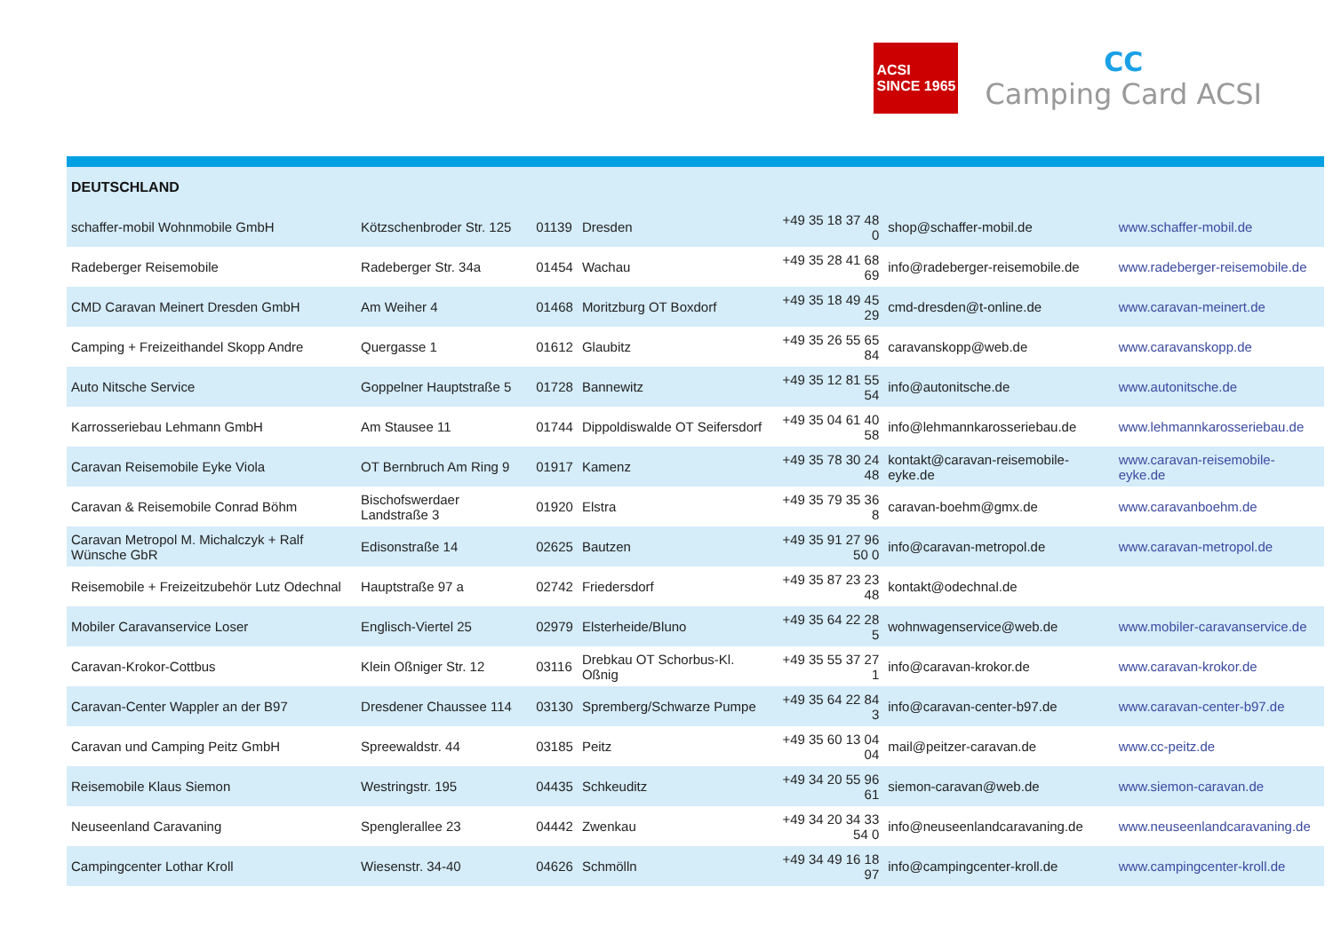ACSI
SINCE 1965
CC
Camping Card ACSI
| DEUTSCHLAND | | | | | | |
| --- | --- | --- | --- | --- | --- | --- |
| schaffer-mobil Wohnmobile GmbH | Kötzschenbroder Str. 125 | 01139 | Dresden | +49 35 18 37 48 0 | shop@schaffer-mobil.de | www.schaffer-mobil.de |
| Radeberger Reisemobile | Radeberger Str. 34a | 01454 | Wachau | +49 35 28 41 68 69 | info@radeberger-reisemobile.de | www.radeberger-reisemobile.de |
| CMD Caravan Meinert Dresden GmbH | Am Weiher 4 | 01468 | Moritzburg OT Boxdorf | +49 35 18 49 45 29 | cmd-dresden@t-online.de | www.caravan-meinert.de |
| Camping + Freizeithandel Skopp Andre | Quergasse 1 | 01612 | Glaubitz | +49 35 26 55 65 84 | caravanskopp@web.de | www.caravanskopp.de |
| Auto Nitsche Service | Goppelner Hauptstraße 5 | 01728 | Bannewitz | +49 35 12 81 55 54 | info@autonitsche.de | www.autonitsche.de |
| Karrosseriebau Lehmann GmbH | Am Stausee 11 | 01744 | Dippoldiswalde OT Seifersdorf | +49 35 04 61 40 58 | info@lehmannkarosseriebau.de | www.lehmannkarosseriebau.de |
| Caravan Reisemobile Eyke Viola | OT Bernbruch Am Ring 9 | 01917 | Kamenz | +49 35 78 30 24 48 | kontakt@caravan-reisemobile-eyke.de | www.caravan-reisemobile-eyke.de |
| Caravan & Reisemobile Conrad Böhm | Bischofswerdaer Landstraße 3 | 01920 | Elstra | +49 35 79 35 36 8 | caravan-boehm@gmx.de | www.caravanboehm.de |
| Caravan Metropol M. Michalczyk + Ralf Wünsche GbR | Edisonstraße 14 | 02625 | Bautzen | +49 35 91 27 96 50 0 | info@caravan-metropol.de | www.caravan-metropol.de |
| Reisemobile + Freizeitzubehör Lutz Odechnal | Hauptstraße 97 a | 02742 | Friedersdorf | +49 35 87 23 23 48 | kontakt@odechnal.de | |
| Mobiler Caravanservice Loser | Englisch-Viertel 25 | 02979 | Elsterheide/Bluno | +49 35 64 22 28 5 | wohnwagenservice@web.de | www.mobiler-caravanservice.de |
| Caravan-Krokor-Cottbus | Klein Oßniger Str. 12 | 03116 | Drebkau OT Schorbus-Kl. Oßnig | +49 35 55 37 27 1 | info@caravan-krokor.de | www.caravan-krokor.de |
| Caravan-Center Wappler an der B97 | Dresdener Chaussee 114 | 03130 | Spremberg/Schwarze Pumpe | +49 35 64 22 84 3 | info@caravan-center-b97.de | www.caravan-center-b97.de |
| Caravan und Camping Peitz GmbH | Spreewaldstr. 44 | 03185 | Peitz | +49 35 60 13 04 04 | mail@peitzer-caravan.de | www.cc-peitz.de |
| Reisemobile Klaus Siemon | Westringstr. 195 | 04435 | Schkeuditz | +49 34 20 55 96 61 | siemon-caravan@web.de | www.siemon-caravan.de |
| Neuseenland Caravaning | Spenglerallee 23 | 04442 | Zwenkau | +49 34 20 34 33 54 0 | info@neuseenlandcaravaning.de | www.neuseenlandcaravaning.de |
| Campingcenter Lothar Kroll | Wiesenstr. 34-40 | 04626 | Schmölln | +49 34 49 16 18 97 | info@campingcenter-kroll.de | www.campingcenter-kroll.de |